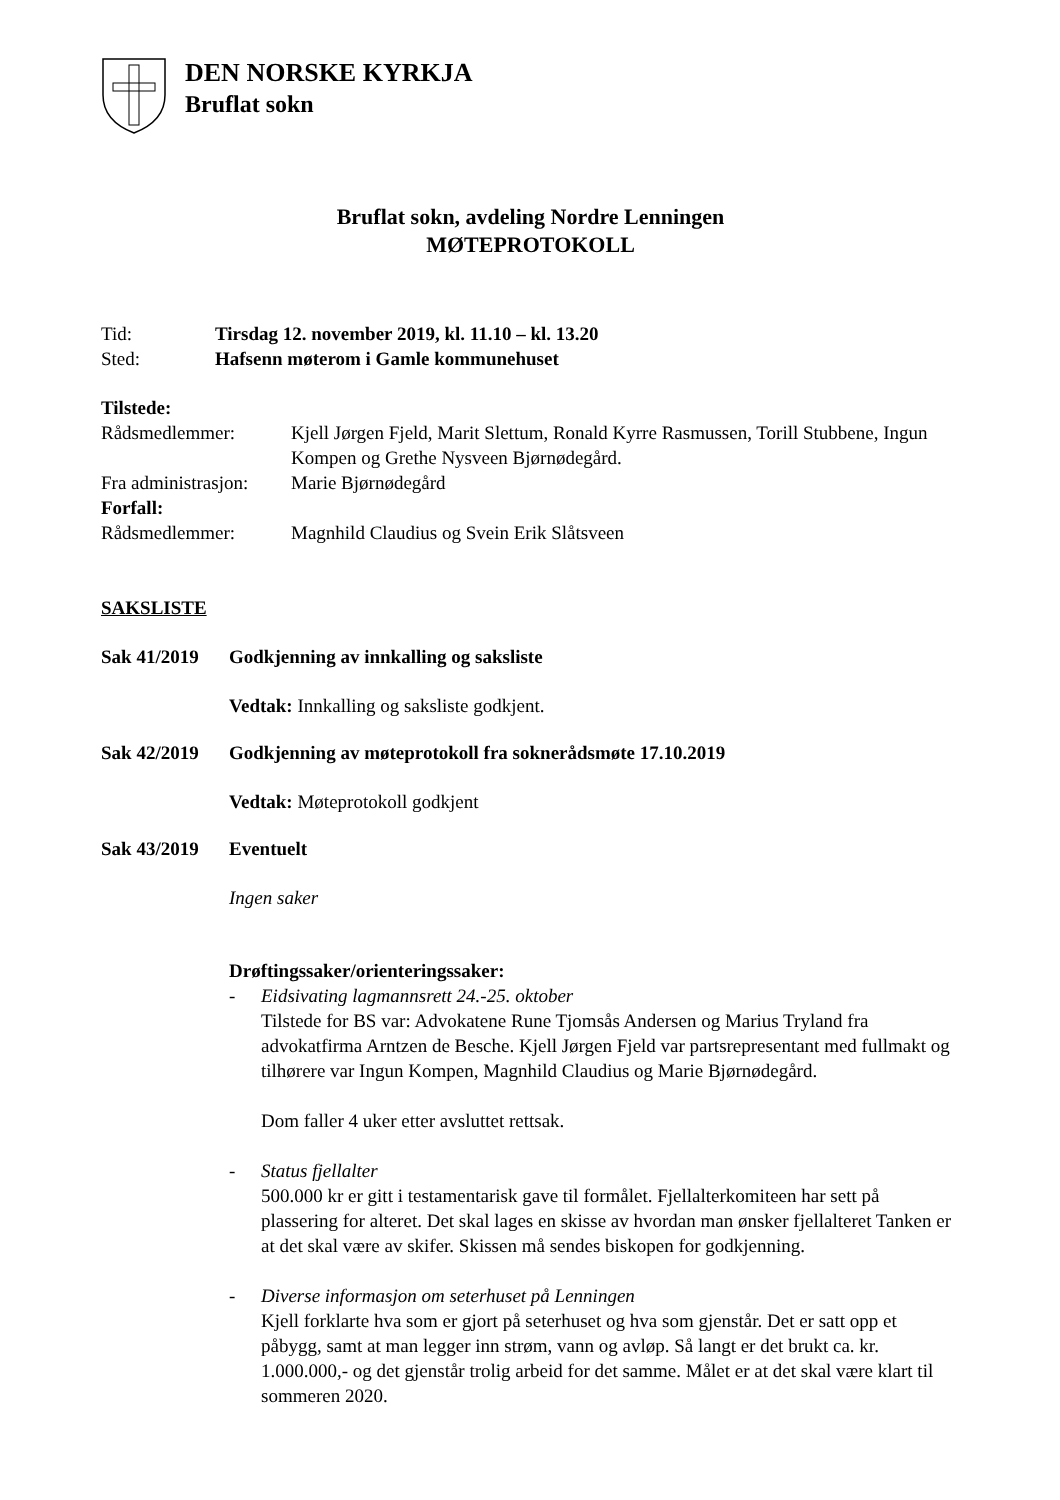DEN NORSKE KYRKJA
Bruflat sokn
Bruflat sokn, avdeling Nordre Lenningen
MØTEPROTOKOLL
Tid: Tirsdag 12. november 2019, kl. 11.10 – kl. 13.20
Sted: Hafsenn møterom i Gamle kommunehuset
Tilstede:
Rådsmedlemmer: Kjell Jørgen Fjeld, Marit Slettum, Ronald Kyrre Rasmussen, Torill Stubbene, Ingun Kompen og Grethe Nysveen Bjørnødegård.
Fra administrasjon: Marie Bjørnødegård
Forfall:
Rådsmedlemmer: Magnhild Claudius og Svein Erik Slåtsveen
SAKSLISTE
Sak 41/2019 Godkjenning av innkalling og saksliste
Vedtak: Innkalling og saksliste godkjent.
Sak 42/2019 Godkjenning av møteprotokoll fra sokneråds­møte 17.10.2019
Vedtak: Møteprotokoll godkjent
Sak 43/2019 Eventuelt
Ingen saker
Drøftingssaker/orienteringssaker:
- Eidsivating lagmannsrett 24.-25. oktober
Tilstede for BS var: Advokatene Rune Tjomsås Andersen og Marius Tryland fra advokatfirma Arntzen de Besche. Kjell Jørgen Fjeld var partsrepresentant med fullmakt og tilhørere var Ingun Kompen, Magnhild Claudius og Marie Bjørnødegård.
Dom faller 4 uker etter avsluttet rettsak.
- Status fjellalter
500.000 kr er gitt i testamentarisk gave til formålet. Fjellalterkomiteen har sett på plassering for alteret. Det skal lages en skisse av hvordan man ønsker fjellalteret Tanken er at det skal være av skifer. Skissen må sendes biskopen for godkjenning.
- Diverse informasjon om seterhuset på Lenningen
Kjell forklarte hva som er gjort på seterhuset og hva som gjenstår. Det er satt opp et påbygg, samt at man legger inn strøm, vann og avløp. Så langt er det brukt ca. kr. 1.000.000,- og det gjenstår trolig arbeid for det samme. Målet er at det skal være klart til sommeren 2020.